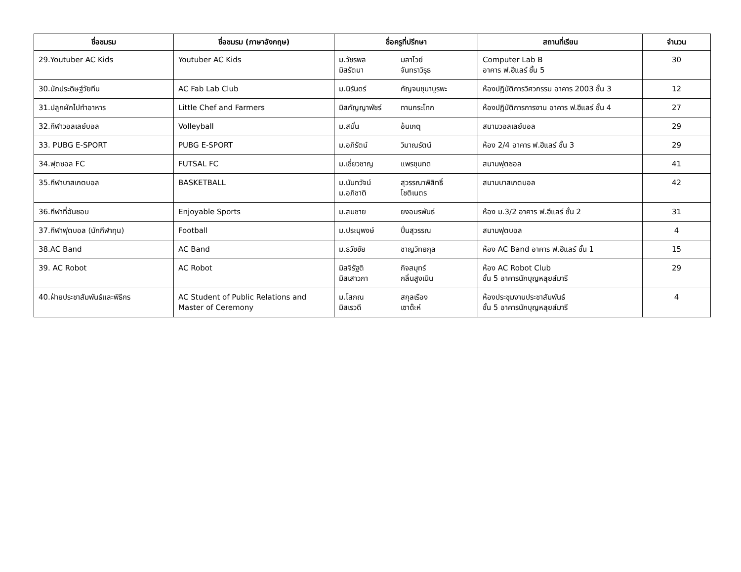| ชื่อชมรม | ชื่อชมรม (ภาษาอังกฤษ) | ชื่อครูที่ปรึกษา | สถานที่เรียน | จำนวน |
| --- | --- | --- | --- | --- |
| 29.Youtuber AC Kids | Youtuber AC Kids | ม.วัชรพล มลาไวย์ มิสรัตนา จันทราวิรุธ | Computer Lab B อาคาร ฟ.ฮีแลร์ ชั้น 5 | 30 |
| 30.นักประดิษฐ์วัยทีน | AC Fab Lab Club | ม.นิรันดร์ กัญจนชุมาบูรพะ | ห้องปฏิบัติการวิศวกรรม อาคาร 2003 ชั้น 3 | 12 |
| 31.ปลูกผักไปทำอาหาร | Little Chef and Farmers | มิสกัญญาพัชร์ ทานกระโทก | ห้องปฏิบัติการการงาน อาคาร ฟ.ฮีแลร์ ชั้น 4 | 27 |
| 32.กีฬาวอลเลย์บอล | Volleyball | ม.สนั่น อ้นเกตุ | สนามวอลเลย์บอล | 29 |
| 33. PUBG E-SPORT | PUBG E-SPORT | ม.อภิรัตน์ วิมาณรัตน์ | ห้อง 2/4 อาคาร ฟ.ฮีแลร์ ชั้น 3 | 29 |
| 34.ฟุตซอล FC | FUTSAL FC | ม.เชี่ยวชาญ แพรขุนทด | สนามฟุตซอล | 41 |
| 35.กีฬาบาสเกตบอล | BASKETBALL | ม.นันทวัจน์ สุวรรณาพิสิทธิ์ ม.อภิชาติ โชติเนตร | สนามบาสเกตบอล | 42 |
| 36.กีฬาที่ฉันชอบ | Enjoyable Sports | ม.สมชาย ยงอมรพันธ์ | ห้อง ม.3/2 อาคาร ฟ.ฮีแลร์ ชั้น 2 | 31 |
| 37.กีฬาฟุตบอล (นักกีฬาทุน) | Football | ม.ประนุพงษ์ ปิ่นสุวรรณ | สนามฟุตบอล | 4 |
| 38.AC Band | AC Band | ม.ธวัชชัย ชาญวิทยกุล | ห้อง AC Band อาคาร ฟ.ฮีแลร์ ชั้น 1 | 15 |
| 39. AC Robot | AC Robot | มิสจิรัฐติ กิจสมุทร์ มิสเสาวภา กลิ่นสูงเนิน | ห้อง AC Robot Club ชั้น 5 อาคารนักบุญหลุยส์มารี | 29 |
| 40.ฝ่ายประชาสัมพันธ์และพิธีกร | AC Student of Public Relations and Master of Ceremony | ม.โสภณ สกุลเรือง มิสเรวดี เซาด๊ะห์ | ห้องประชุมงานประชาสัมพันธ์ ชั้น 5 อาคารนักบุญหลุยส์มารี | 4 |